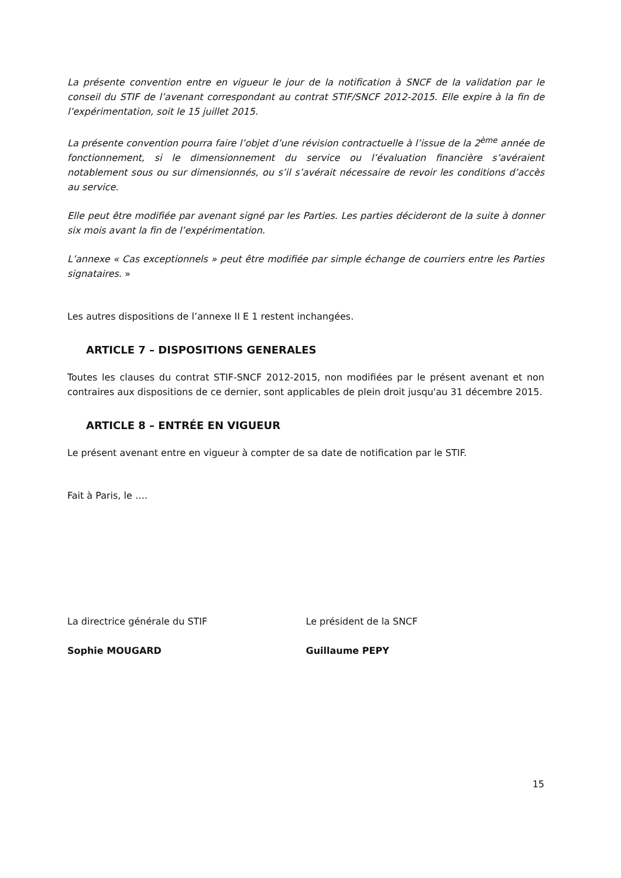La présente convention entre en vigueur le jour de la notification à SNCF de la validation par le conseil du STIF de l’avenant correspondant au contrat STIF/SNCF 2012-2015. Elle expire à la fin de l’expérimentation, soit le 15 juillet 2015.
La présente convention pourra faire l’objet d’une révision contractuelle à l’issue de la 2<sup>ème</sup> année de fonctionnement, si le dimensionnement du service ou l’évaluation financière s’avéraient notablement sous ou sur dimensionnés, ou s’il s’avérait nécessaire de revoir les conditions d’accès au service.
Elle peut être modifiée par avenant signé par les Parties. Les parties décideront de la suite à donner six mois avant la fin de l’expérimentation.
L’annexe « Cas exceptionnels » peut être modifiée par simple échange de courriers entre les Parties signataires. »
Les autres dispositions de l’annexe II E 1 restent inchangées.
ARTICLE 7 – DISPOSITIONS GENERALES
Toutes les clauses du contrat STIF-SNCF 2012-2015, non modifiées par le présent avenant et non contraires aux dispositions de ce dernier, sont applicables de plein droit jusqu'au 31 décembre 2015.
ARTICLE 8 – ENTRÉE EN VIGUEUR
Le présent avenant entre en vigueur à compter de sa date de notification par le STIF.
Fait à Paris, le ….
La directrice générale du STIF
Sophie MOUGARD
Le président de la SNCF
Guillaume PEPY
15